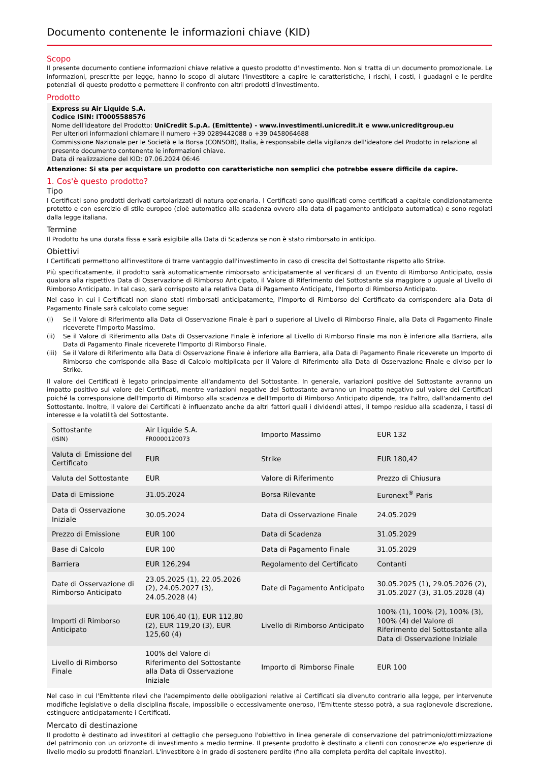Documento contenente le informazioni chiave (KID)
Scopo
Il presente documento contiene informazioni chiave relative a questo prodotto d'investimento. Non si tratta di un documento promozionale. Le informazioni, prescritte per legge, hanno lo scopo di aiutare l'investitore a capire le caratteristiche, i rischi, i costi, i guadagni e le perdite potenziali di questo prodotto e permettere il confronto con altri prodotti d'investimento.
Prodotto
Express su Air Liquide S.A.
Codice ISIN: IT0005588576
Nome dell'ideatore del Prodotto: UniCredit S.p.A. (Emittente) - www.investimenti.unicredit.it e www.unicreditgroup.eu
Per ulteriori informazioni chiamare il numero +39 0289442088 o +39 0458064688
Commissione Nazionale per le Società e la Borsa (CONSOB), Italia, è responsabile della vigilanza dell'ideatore del Prodotto in relazione al presente documento contenente le informazioni chiave.
Data di realizzazione del KID: 07.06.2024 06:46
Attenzione: Si sta per acquistare un prodotto con caratteristiche non semplici che potrebbe essere difficile da capire.
1. Cos'è questo prodotto?
Tipo
I Certificati sono prodotti derivati cartolarizzati di natura opzionaria. I Certificati sono qualificati come certificati a capitale condizionatamente protetto e con esercizio di stile europeo (cioè automatico alla scadenza ovvero alla data di pagamento anticipato automatica) e sono regolati dalla legge italiana.
Termine
Il Prodotto ha una durata fissa e sarà esigibile alla Data di Scadenza se non è stato rimborsato in anticipo.
Obiettivi
I Certificati permettono all'investitore di trarre vantaggio dall'investimento in caso di crescita del Sottostante rispetto allo Strike.
Più specificatamente, il prodotto sarà automaticamente rimborsato anticipatamente al verificarsi di un Evento di Rimborso Anticipato, ossia qualora alla rispettiva Data di Osservazione di Rimborso Anticipato, il Valore di Riferimento del Sottostante sia maggiore o uguale al Livello di Rimborso Anticipato. In tal caso, sarà corrisposto alla relativa Data di Pagamento Anticipato, l'Importo di Rimborso Anticipato.
Nel caso in cui i Certificati non siano stati rimborsati anticipatamente, l'Importo di Rimborso del Certificato da corrispondere alla Data di Pagamento Finale sarà calcolato come segue:
(i) Se il Valore di Riferimento alla Data di Osservazione Finale è pari o superiore al Livello di Rimborso Finale, alla Data di Pagamento Finale riceverete l'Importo Massimo.
(ii) Se il Valore di Riferimento alla Data di Osservazione Finale è inferiore al Livello di Rimborso Finale ma non è inferiore alla Barriera, alla Data di Pagamento Finale riceverete l'Importo di Rimborso Finale.
(iii)
Se il Valore di Riferimento alla Data di Osservazione Finale è inferiore alla Barriera, alla Data di Pagamento Finale riceverete un Importo di Rimborso che corrisponde alla Base di Calcolo moltiplicata per il Valore di Riferimento alla Data di Osservazione Finale e diviso per lo Strike.
Il valore dei Certificati è legato principalmente all'andamento del Sottostante. In generale, variazioni positive del Sottostante avranno un impatto positivo sul valore dei Certificati, mentre variazioni negative del Sottostante avranno un impatto negativo sul valore dei Certificati poiché la corresponsione dell'Importo di Rimborso alla scadenza e dell'Importo di Rimborso Anticipato dipende, tra l'altro, dall'andamento del Sottostante. Inoltre, il valore dei Certificati è influenzato anche da altri fattori quali i dividendi attesi, il tempo residuo alla scadenza, i tassi di interesse e la volatilità del Sottostante.
| Sottostante (ISIN) | Air Liquide S.A. FR0000120073 | Importo Massimo | EUR 132 |
| Valuta di Emissione del Certificato | EUR | Strike | EUR 180,42 |
| Valuta del Sottostante | EUR | Valore di Riferimento | Prezzo di Chiusura |
| Data di Emissione | 31.05.2024 | Borsa Rilevante | Euronext<sup>®</sup> Paris |
| Data di Osservazione Iniziale | 30.05.2024 | Data di Osservazione Finale | 24.05.2029 |
| Prezzo di Emissione | EUR 100 | Data di Scadenza | 31.05.2029 |
| Base di Calcolo | EUR 100 | Data di Pagamento Finale | 31.05.2029 |
| Barriera | EUR 126,294 | Regolamento del Certificato | Contanti |
| Date di Osservazione di Rimborso Anticipato | 23.05.2025 (1), 22.05.2026 (2), 24.05.2027 (3), 24.05.2028 (4) | Date di Pagamento Anticipato | 30.05.2025 (1), 29.05.2026 (2), 31.05.2027 (3), 31.05.2028 (4) |
| Importi di Rimborso Anticipato | EUR 106,40 (1), EUR 112,80 (2), EUR 119,20 (3), EUR 125,60 (4) | Livello di Rimborso Anticipato | 100% (1), 100% (2), 100% (3), 100% (4) del Valore di Riferimento del Sottostante alla Data di Osservazione Iniziale |
| Livello di Rimborso Finale | 100% del Valore di Riferimento del Sottostante alla Data di Osservazione Iniziale | Importo di Rimborso Finale | EUR 100 |
Nel caso in cui l'Emittente rilevi che l'adempimento delle obbligazioni relative ai Certificati sia divenuto contrario alla legge, per intervenute modifiche legislative o della disciplina fiscale, impossibile o eccessivamente oneroso, l'Emittente stesso potrà, a sua ragionevole discrezione, estinguere anticipatamente i Certificati.
Mercato di destinazione
Il prodotto è destinato ad investitori al dettaglio che perseguono l'obiettivo in linea generale di conservazione del patrimonio/ottimizzazione del patrimonio con un orizzonte di investimento a medio termine. Il presente prodotto è destinato a clienti con conoscenze e/o esperienze di livello medio su prodotti finanziari. L'investitore è in grado di sostenere perdite (fino alla completa perdita del capitale investito).